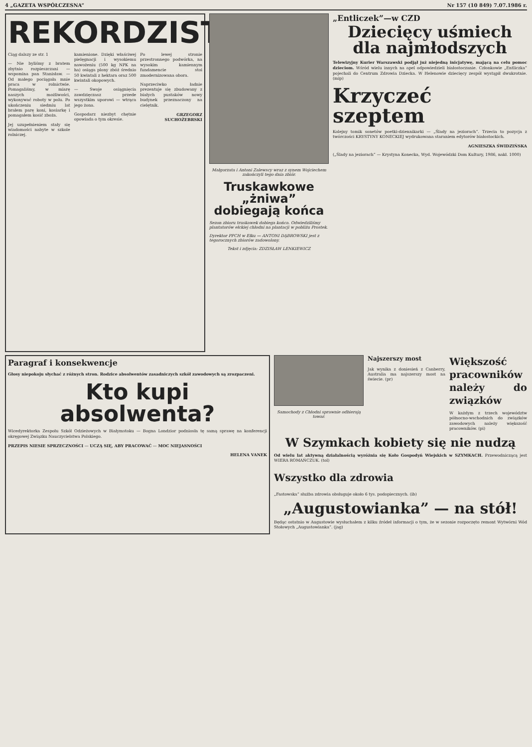4 „GAZETA WSPÓŁCZESNA” Nr 157 (10 849) 7.07.1986 r.
REKORDZISTA
Ciąg dalszy ze str. 1
— Nie byliśmy z bratem zbytnio rozpieszczani — wspomina pan Stanisław. — Od małego pociągała mnie praca w rolnictwie. Pomagaliśmy, w miarę naszych możliwości, wykonywać roboty w polu. Po ukończeniu siedmiu lat brałem parę koni, kosiarkę i pomagałem kosić zboża.
Jej uzupełnieniem stały się wiadomości nabyte w szkole rolniczej.
kamienione. Dzięki właściwej pielęgnacji i wysokiemu nawożeniu (500 kg NPK na ha) osiąga plony zbóż średnio 50 kwintali z hektara oraz 500 kwintali okopowych.
— Swoje osiągnięcia zawdzięczasz przede wszystkim uporowi — wtrąca jego żona.
Gospodarz niezbyt chętnie opowiada o tym okresie.
Po lewej stronie przestronnego podwórka, na wysokim kamiennym fundamencie stoi zmodernizowana obora.
Naprzeciwko ładnie prezentuje się zbudowany z białych pustaków nowy budynek przeznaczony na cielętnik.
GRZEGORZ SUCHOŻEBRSKI
Małgorzata i Antoni Zalewscy wraz z synem Wojciechem zakończyli tego dnia zbiór.
Truskawkowe „żniwa” dobiegają końca
Sezon zbioru truskawek dobiega końca. Odwiedziliśmy plantatorów ełckiej chłodni na plantacji w pobliżu Prostek.
Dyrektor PPCH w Ełku — ANTONI DĄBROWSKI jest z tegorocznych zbiorów zadowolony.
Tekst i zdjęcia: ZDZISŁAW LENKIEWICZ
„Entliczek”—w CZD
Dziecięcy uśmiech dla najmłodszych
Telewizyjny Kurier Warszawski podjął już niejedną inicjatywę, mającą na celu pomoc dzieciom. Wśród wielu innych na apel odpowiedzieli białostoczanie. Członkowie „Entliczka” pojechali do Centrum Zdrowia Dziecka. W Helenowie dziecięcy zespół wystąpił dwukrotnie. (mip)
Krzyczeć szeptem
Kolejny tomik sonetów poetki-dziennikarki — „Ślady na jeziorach”. Trzecia to pozycja z twórczości KRYSTYNY KONECKIEJ wydrukowana staraniem edytorów białostockich.
AGNIESZKA ŚWIDZIŃSKA
(„Ślady na jeziorach” — Krystyna Konecka, Wyd. Wojewódzki Dom Kultury, 1986, nakł. 1000)
Paragraf i konsekwencje
Głosy niepokoju słychać z różnych stron. Rodzice absolwentów zasadniczych szkół zawodowych są zrozpaczeni.
Kto kupi absolwenta?
Wicedyrektorka Zespołu Szkół Odzieżowych w Białymstoku — Bogna Londzior podniosła tę samą sprawę na konferencji okręgowej Związku Nauczycielstwa Polskiego.
PRZEPIS NIESIE SPRZECZNOŚCI — UCZĄ SIĘ, ABY PRACOWAĆ — MOC NIEJASNOŚCI
HELENA VANEK
Samochody z Chłodni sprawnie odbierają towar.
Najszerszy most
Jak wynika z doniesień z Canberry, Australia ma najszerszy most na świecie. (pr)
Większość pracowników należy do związków
W każdym z trzech województw północno-wschodnich do związków zawodowych należy większość pracowników. (pi)
W Szymkach kobiety się nie nudzą
Od wielu lat aktywną działalnością wyróżnia się Koło Gospodyń Wiejskich w SZYMKACH. Przewodniczącą jest WIERA ROMAŃCZUK. (tol)
Wszystko dla zdrowia
„Fastowska” służba zdrowia obsługuje około 6 tys. podopiecznych. (ib)
„Augustowianka” — na stół!
Będąc ostatnio w Augustowie wysłuchałem z kilku źródeł informacji o tym, że w sezonie rozpoczęto remont Wytwórni Wód Stołowych „Augustowianka”. (jag)